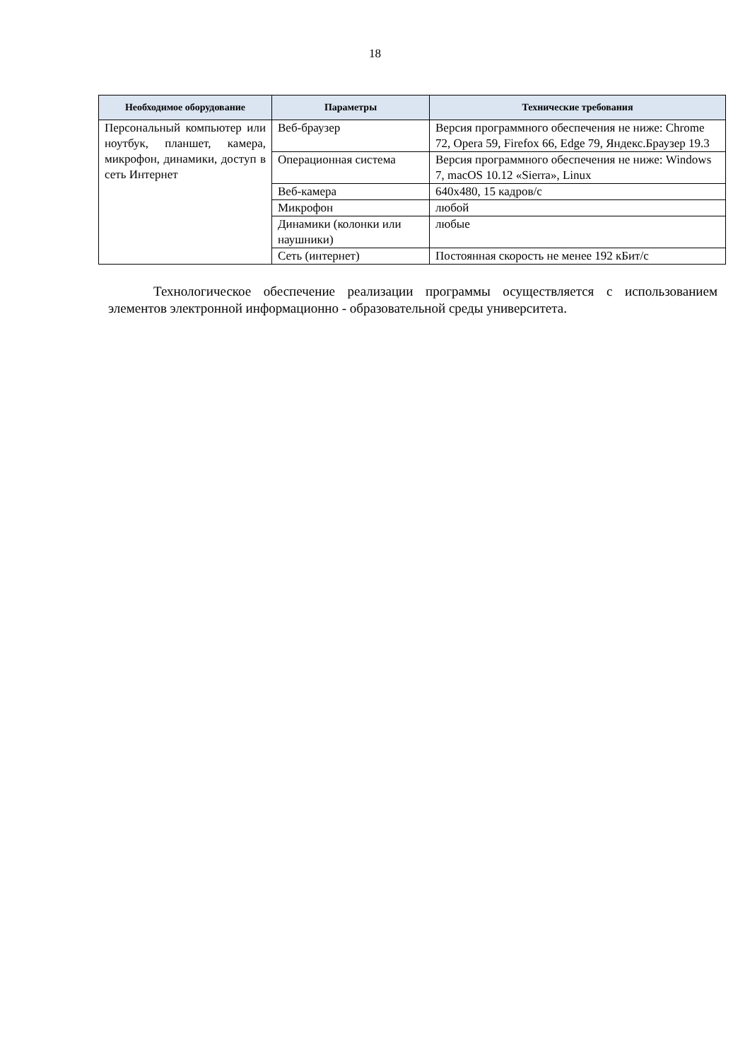18
| Необходимое оборудование | Параметры | Технические требования |
| --- | --- | --- |
| Персональный компьютер или ноутбук, планшет, камера, микрофон, динамики, доступ в сеть Интернет | Веб-браузер | Версия программного обеспечения не ниже: Chrome 72, Opera 59, Firefox 66, Edge 79, Яндекс.Браузер 19.3 |
| | Операционная система | Версия программного обеспечения не ниже: Windows 7, macOS 10.12 «Sierra», Linux |
| | Веб-камера | 640x480, 15 кадров/с |
| | Микрофон | любой |
| | Динамики (колонки или наушники) | любые |
| | Сеть (интернет) | Постоянная скорость не менее 192 кБит/с |
Технологическое обеспечение реализации программы осуществляется с использованием элементов электронной информационно - образовательной среды университета.